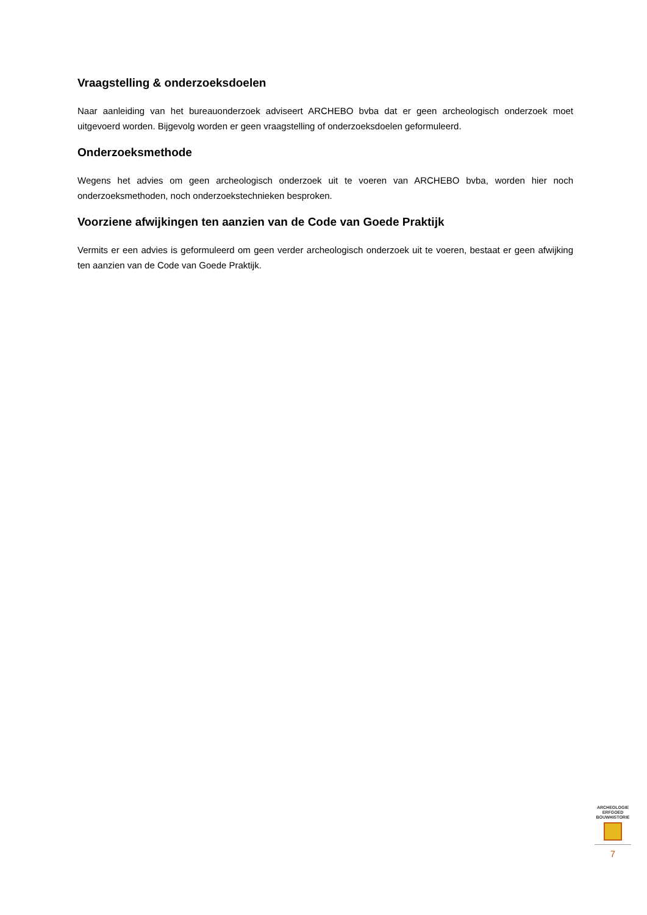Vraagstelling & onderzoeksdoelen
Naar aanleiding van het bureauonderzoek adviseert ARCHEBO bvba dat er geen archeologisch onderzoek moet uitgevoerd worden. Bijgevolg worden er geen vraagstelling of onderzoeksdoelen geformuleerd.
Onderzoeksmethode
Wegens het advies om geen archeologisch onderzoek uit te voeren van ARCHEBO bvba, worden hier noch onderzoeksmethoden, noch onderzoekstechnieken besproken.
Voorziene afwijkingen ten aanzien van de Code van Goede Praktijk
Vermits er een advies is geformuleerd om geen verder archeologisch onderzoek uit te voeren, bestaat er geen afwijking ten aanzien van de Code van Goede Praktijk.
ARCHEOLOGIE
ERFGOED
BOUWHISTORIE
7